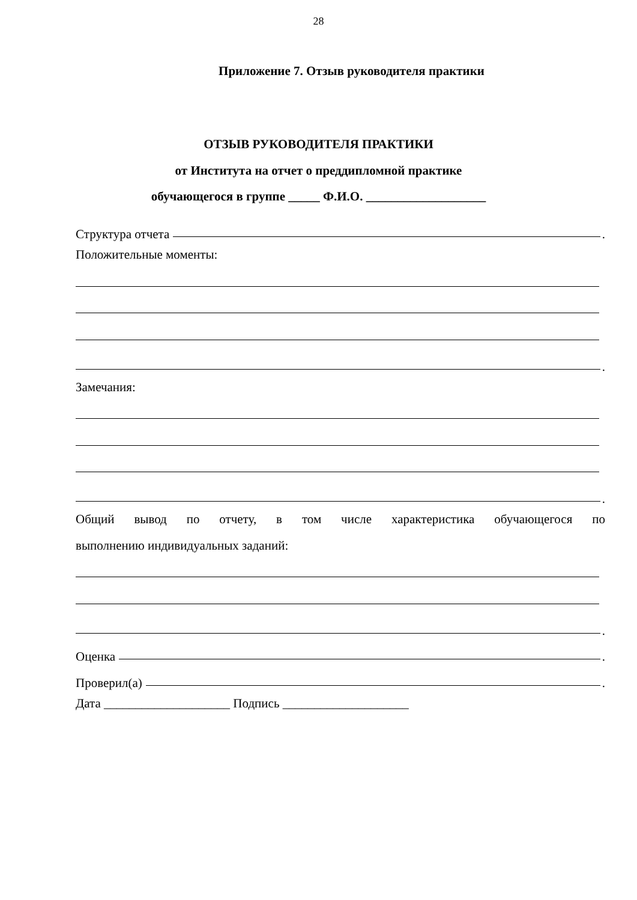28
Приложение 7. Отзыв руководителя практики
ОТЗЫВ РУКОВОДИТЕЛЯ ПРАКТИКИ
от Института на отчет о преддипломной практике
обучающегося в группе _____ Ф.И.О. ___________________
Структура отчета .
Положительные моменты:
.
Замечания:
.
Общий вывод по отчету, в том числе характеристика обучающегося по
выполнению индивидуальных заданий:
.
Оценка .
Проверил(а) .
Дата ____________________ Подпись ____________________